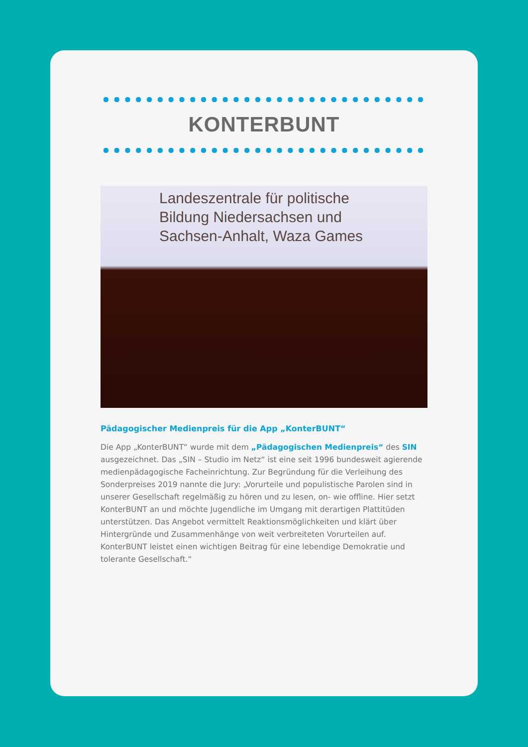KONTERBUNT
Landeszentrale für politische
Bildung Niedersachsen und
Sachsen-Anhalt, Waza Games
Pädagogischer Medienpreis für die App „KonterBUNT“
Die App „KonterBUNT“ wurde mit dem „Pädagogischen Medienpreis“ des SIN ausgezeichnet. Das „SIN – Studio im Netz“ ist eine seit 1996 bundesweit agie­rende medienpädagogische Facheinrichtung. Zur Begründung für die Verleihung des Sonderpreises 2019 nannte die Jury: „Vorurteile und populistische Parolen sind in unserer Gesellschaft regelmäßig zu hören und zu lesen, on- wie offline. Hier setzt KonterBUNT an und möchte Jugendliche im Umgang mit derartigen Plattitüden unterstützen. Das Angebot vermittelt Reaktionsmöglichkeiten und klärt über Hintergründe und Zusammenhänge von weit verbreiteten Vorurteilen auf. KonterBUNT leistet einen wichtigen Beitrag für eine lebendige Demokratie und tolerante Gesellschaft.“